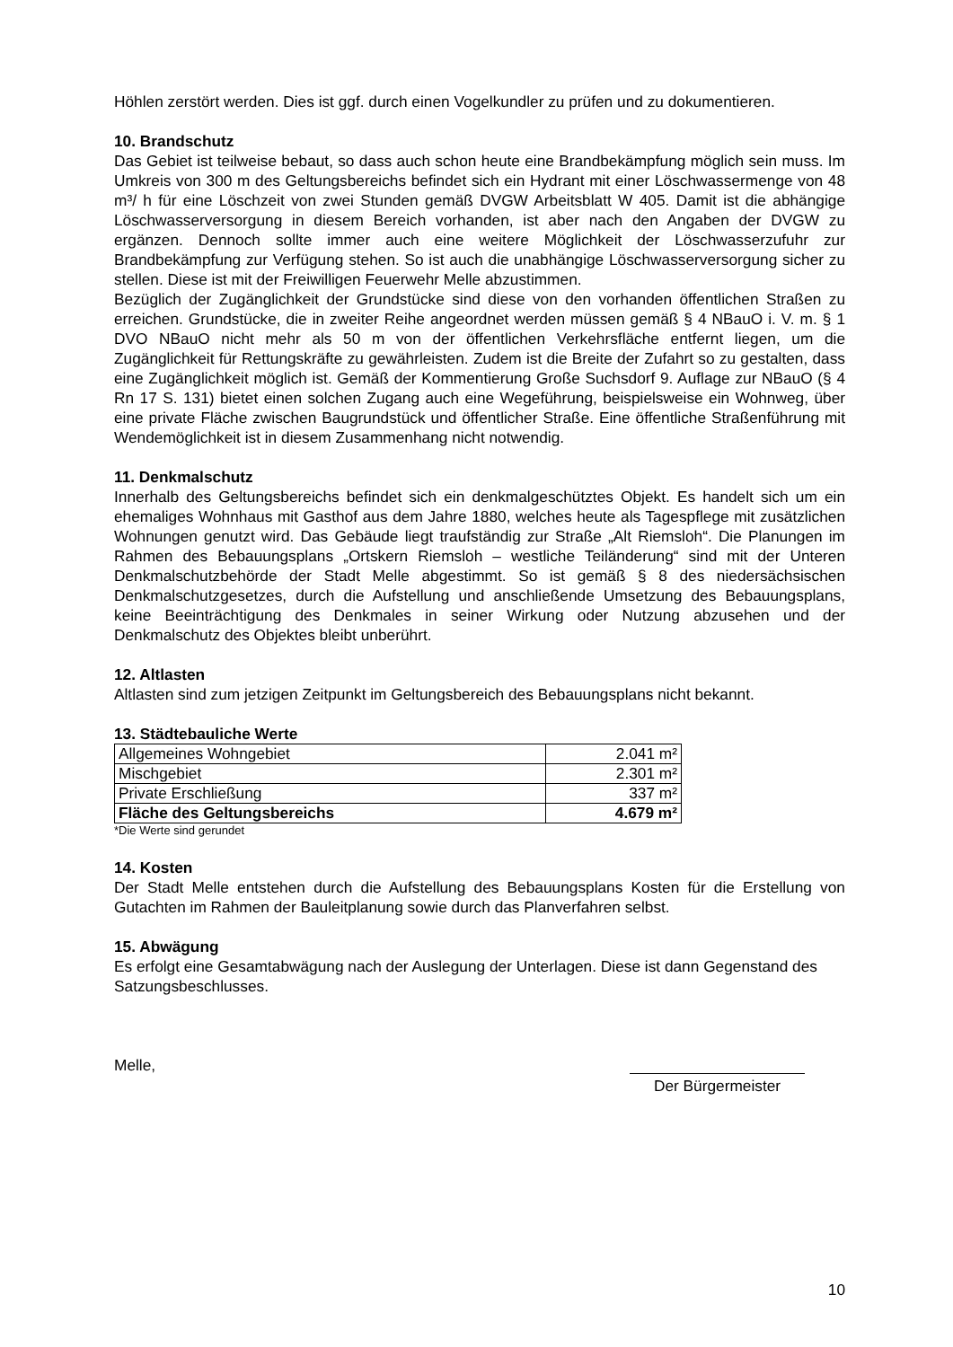Höhlen zerstört werden. Dies ist ggf. durch einen Vogelkundler zu prüfen und zu dokumentieren.
10. Brandschutz
Das Gebiet ist teilweise bebaut, so dass auch schon heute eine Brandbekämpfung möglich sein muss. Im Umkreis von 300 m des Geltungsbereichs befindet sich ein Hydrant mit einer Löschwassermenge von 48 m³/ h für eine Löschzeit von zwei Stunden gemäß DVGW Arbeitsblatt W 405. Damit ist die abhängige Löschwasserversorgung in diesem Bereich vorhanden, ist aber nach den Angaben der DVGW zu ergänzen. Dennoch sollte immer auch eine weitere Möglichkeit der Löschwasserzufuhr zur Brandbekämpfung zur Verfügung stehen. So ist auch die unabhängige Löschwasserversorgung sicher zu stellen. Diese ist mit der Freiwilligen Feuerwehr Melle abzustimmen.
Bezüglich der Zugänglichkeit der Grundstücke sind diese von den vorhanden öffentlichen Straßen zu erreichen. Grundstücke, die in zweiter Reihe angeordnet werden müssen gemäß § 4 NBauO i. V. m. § 1 DVO NBauO nicht mehr als 50 m von der öffentlichen Verkehrsfläche entfernt liegen, um die Zugänglichkeit für Rettungskräfte zu gewährleisten. Zudem ist die Breite der Zufahrt so zu gestalten, dass eine Zugänglichkeit möglich ist. Gemäß der Kommentierung Große Suchsdorf 9. Auflage zur NBauO (§ 4 Rn 17 S. 131) bietet einen solchen Zugang auch eine Wegeführung, beispielsweise ein Wohnweg, über eine private Fläche zwischen Baugrundstück und öffentlicher Straße. Eine öffentliche Straßenführung mit Wendemöglichkeit ist in diesem Zusammenhang nicht notwendig.
11. Denkmalschutz
Innerhalb des Geltungsbereichs befindet sich ein denkmalgeschütztes Objekt. Es handelt sich um ein ehemaliges Wohnhaus mit Gasthof aus dem Jahre 1880, welches heute als Tagespflege mit zusätzlichen Wohnungen genutzt wird. Das Gebäude liegt traufständig zur Straße „Alt Riemsloh“. Die Planungen im Rahmen des Bebauungsplans „Ortskern Riemsloh – westliche Teiländerung“ sind mit der Unteren Denkmalschutzbehörde der Stadt Melle abgestimmt. So ist gemäß § 8 des niedersächsischen Denkmalschutzgesetzes, durch die Aufstellung und anschließende Umsetzung des Bebauungsplans, keine Beeinträchtigung des Denkmales in seiner Wirkung oder Nutzung abzusehen und der Denkmalschutz des Objektes bleibt unberührt.
12. Altlasten
Altlasten sind zum jetzigen Zeitpunkt im Geltungsbereich des Bebauungsplans nicht bekannt.
13. Städtebauliche Werte
| Allgemeines Wohngebiet | 2.041 m² |
| Mischgebiet | 2.301 m² |
| Private Erschließung | 337 m² |
| Fläche des Geltungsbereichs | 4.679 m² |
*Die Werte sind gerundet
14. Kosten
Der Stadt Melle entstehen durch die Aufstellung des Bebauungsplans Kosten für die Erstellung von Gutachten im Rahmen der Bauleitplanung sowie durch das Planverfahren selbst.
15. Abwägung
Es erfolgt eine Gesamtabwägung nach der Auslegung der Unterlagen. Diese ist dann Gegenstand des Satzungsbeschlusses.
Melle, Der Bürgermeister
10